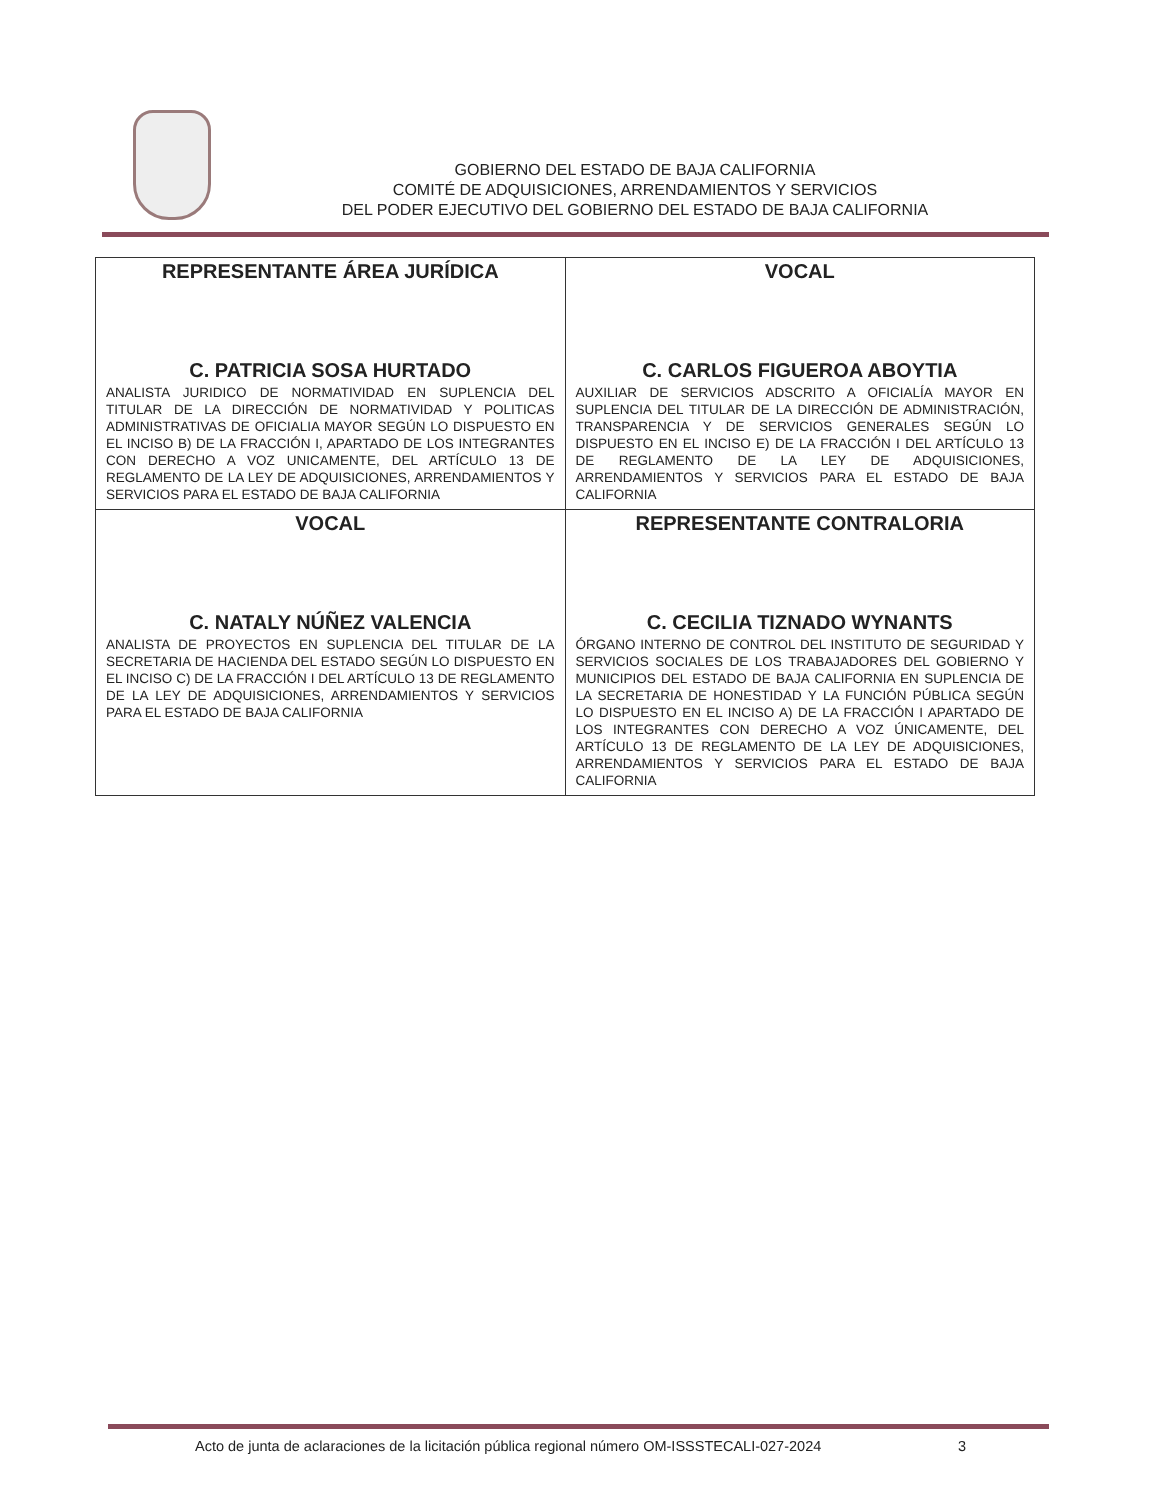GOBIERNO DEL ESTADO DE BAJA CALIFORNIA
COMITÉ DE ADQUISICIONES, ARRENDAMIENTOS Y SERVICIOS
DEL PODER EJECUTIVO DEL GOBIERNO DEL ESTADO DE BAJA CALIFORNIA
| REPRESENTANTE ÁREA JURÍDICA C. PATRICIA SOSA HURTADO ANALISTA JURIDICO DE NORMATIVIDAD EN SUPLENCIA DEL TITULAR DE LA DIRECCIÓN DE NORMATIVIDAD Y POLITICAS ADMINISTRATIVAS DE OFICIALIA MAYOR SEGÚN LO DISPUESTO EN EL INCISO B) DE LA FRACCIÓN I, APARTADO DE LOS INTEGRANTES CON DERECHO A VOZ UNICAMENTE, DEL ARTÍCULO 13 DE REGLAMENTO DE LA LEY DE ADQUISICIONES, ARRENDAMIENTOS Y SERVICIOS PARA EL ESTADO DE BAJA CALIFORNIA | VOCAL C. CARLOS FIGUEROA ABOYTIA AUXILIAR DE SERVICIOS ADSCRITO A OFICIALÍA MAYOR EN SUPLENCIA DEL TITULAR DE LA DIRECCIÓN DE ADMINISTRACIÓN, TRANSPARENCIA Y DE SERVICIOS GENERALES SEGÚN LO DISPUESTO EN EL INCISO E) DE LA FRACCIÓN I DEL ARTÍCULO 13 DE REGLAMENTO DE LA LEY DE ADQUISICIONES, ARRENDAMIENTOS Y SERVICIOS PARA EL ESTADO DE BAJA CALIFORNIA |
| VOCAL C. NATALY NÚÑEZ VALENCIA ANALISTA DE PROYECTOS EN SUPLENCIA DEL TITULAR DE LA SECRETARIA DE HACIENDA DEL ESTADO SEGÚN LO DISPUESTO EN EL INCISO C) DE LA FRACCIÓN I DEL ARTÍCULO 13 DE REGLAMENTO DE LA LEY DE ADQUISICIONES, ARRENDAMIENTOS Y SERVICIOS PARA EL ESTADO DE BAJA CALIFORNIA | REPRESENTANTE CONTRALORIA C. CECILIA TIZNADO WYNANTS ÓRGANO INTERNO DE CONTROL DEL INSTITUTO DE SEGURIDAD Y SERVICIOS SOCIALES DE LOS TRABAJADORES DEL GOBIERNO Y MUNICIPIOS DEL ESTADO DE BAJA CALIFORNIA EN SUPLENCIA DE LA SECRETARIA DE HONESTIDAD Y LA FUNCIÓN PÚBLICA SEGÚN LO DISPUESTO EN EL INCISO A) DE LA FRACCIÓN I APARTADO DE LOS INTEGRANTES CON DERECHO A VOZ ÚNICAMENTE, DEL ARTÍCULO 13 DE REGLAMENTO DE LA LEY DE ADQUISICIONES, ARRENDAMIENTOS Y SERVICIOS PARA EL ESTADO DE BAJA CALIFORNIA |
Acto de junta de aclaraciones de la licitación pública regional número OM-ISSSTECALI-027-2024
3